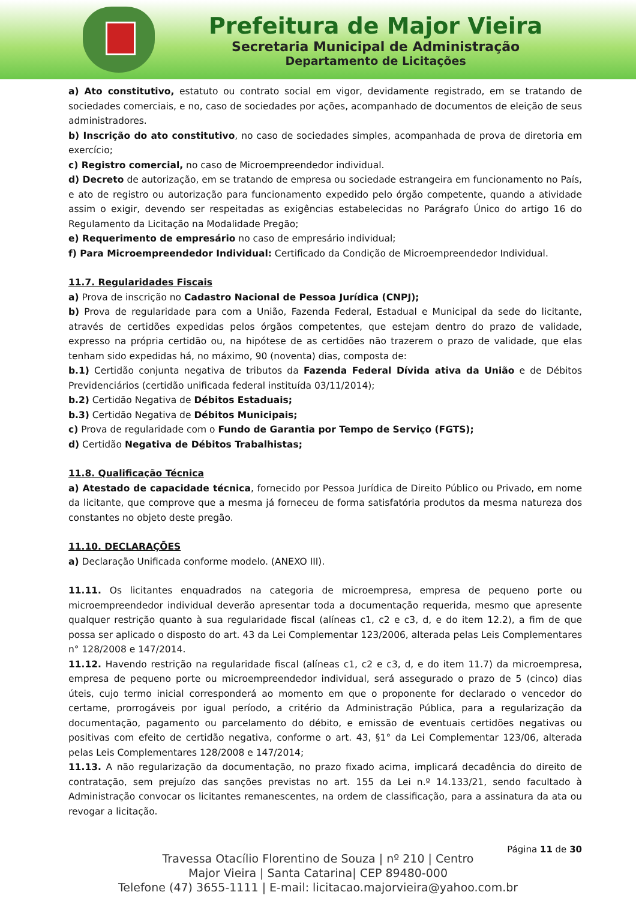Prefeitura de Major Vieira
Secretaria Municipal de Administração
Departamento de Licitações
a) Ato constitutivo, estatuto ou contrato social em vigor, devidamente registrado, em se tratando de sociedades comerciais, e no, caso de sociedades por ações, acompanhado de documentos de eleição de seus administradores.
b) Inscrição do ato constitutivo, no caso de sociedades simples, acompanhada de prova de diretoria em exercício;
c) Registro comercial, no caso de Microempreendedor individual.
d) Decreto de autorização, em se tratando de empresa ou sociedade estrangeira em funcionamento no País, e ato de registro ou autorização para funcionamento expedido pelo órgão competente, quando a atividade assim o exigir, devendo ser respeitadas as exigências estabelecidas no Parágrafo Único do artigo 16 do Regulamento da Licitação na Modalidade Pregão;
e) Requerimento de empresário no caso de empresário individual;
f) Para Microempreendedor Individual: Certificado da Condição de Microempreendedor Individual.
11.7. Regularidades Fiscais
a) Prova de inscrição no Cadastro Nacional de Pessoa Jurídica (CNPJ);
b) Prova de regularidade para com a União, Fazenda Federal, Estadual e Municipal da sede do licitante, através de certidões expedidas pelos órgãos competentes, que estejam dentro do prazo de validade, expresso na própria certidão ou, na hipótese de as certidões não trazerem o prazo de validade, que elas tenham sido expedidas há, no máximo, 90 (noventa) dias, composta de:
b.1) Certidão conjunta negativa de tributos da Fazenda Federal Dívida ativa da União e de Débitos Previdenciários (certidão unificada federal instituída 03/11/2014);
b.2) Certidão Negativa de Débitos Estaduais;
b.3) Certidão Negativa de Débitos Municipais;
c) Prova de regularidade com o Fundo de Garantia por Tempo de Serviço (FGTS);
d) Certidão Negativa de Débitos Trabalhistas;
11.8. Qualificação Técnica
a) Atestado de capacidade técnica, fornecido por Pessoa Jurídica de Direito Público ou Privado, em nome da licitante, que comprove que a mesma já forneceu de forma satisfatória produtos da mesma natureza dos constantes no objeto deste pregão.
11.10. DECLARAÇÕES
a) Declaração Unificada conforme modelo. (ANEXO III).
11.11. Os licitantes enquadrados na categoria de microempresa, empresa de pequeno porte ou microempreendedor individual deverão apresentar toda a documentação requerida, mesmo que apresente qualquer restrição quanto à sua regularidade fiscal (alíneas c1, c2 e c3, d, e do item 12.2), a fim de que possa ser aplicado o disposto do art. 43 da Lei Complementar 123/2006, alterada pelas Leis Complementares n° 128/2008 e 147/2014.
11.12. Havendo restrição na regularidade fiscal (alíneas c1, c2 e c3, d, e do item 11.7) da microempresa, empresa de pequeno porte ou microempreendedor individual, será assegurado o prazo de 5 (cinco) dias úteis, cujo termo inicial corresponderá ao momento em que o proponente for declarado o vencedor do certame, prorrogáveis por igual período, a critério da Administração Pública, para a regularização da documentação, pagamento ou parcelamento do débito, e emissão de eventuais certidões negativas ou positivas com efeito de certidão negativa, conforme o art. 43, §1° da Lei Complementar 123/06, alterada pelas Leis Complementares 128/2008 e 147/2014;
11.13. A não regularização da documentação, no prazo fixado acima, implicará decadência do direito de contratação, sem prejuízo das sanções previstas no art. 155 da Lei n.º 14.133/21, sendo facultado à Administração convocar os licitantes remanescentes, na ordem de classificação, para a assinatura da ata ou revogar a licitação.
Página 11 de 30
Travessa Otacílio Florentino de Souza | nº 210 | Centro
Major Vieira | Santa Catarina| CEP 89480-000
Telefone (47) 3655-1111 | E-mail: licitacao.majorvieira@yahoo.com.br